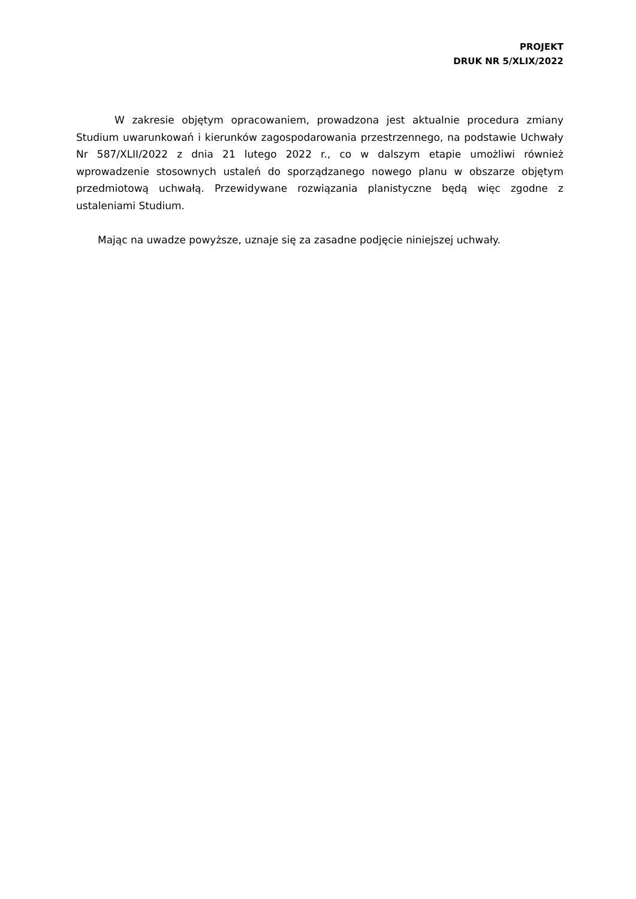PROJEKT
DRUK NR 5/XLIX/2022
W zakresie objętym opracowaniem, prowadzona jest aktualnie procedura zmiany Studium uwarunkowań i kierunków zagospodarowania przestrzennego, na podstawie Uchwały Nr 587/XLII/2022 z dnia 21 lutego 2022 r., co w dalszym etapie umożliwi również wprowadzenie stosownych ustaleń do sporządzanego nowego planu w obszarze objętym przedmiotową uchwałą. Przewidywane rozwiązania planistyczne będą więc zgodne z ustaleniami Studium.
Mając na uwadze powyższe, uznaje się za zasadne podjęcie niniejszej uchwały.